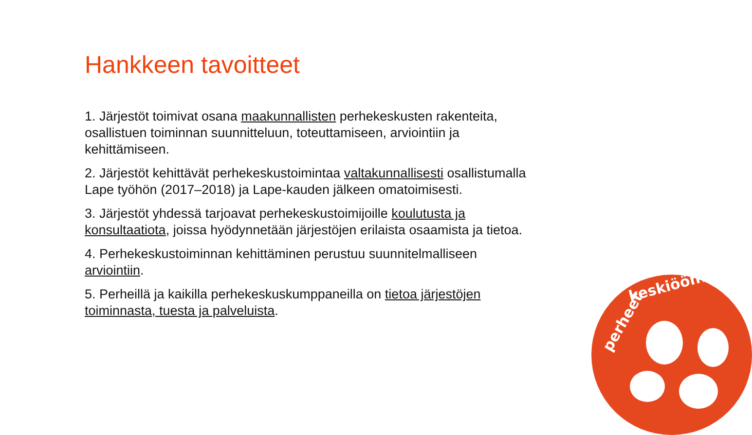Hankkeen tavoitteet
1. Järjestöt toimivat osana maakunnallisten perhekeskusten rakenteita, osallistuen toiminnan suunnitteluun, toteuttamiseen, arviointiin ja kehittämiseen.
2. Järjestöt kehittävät perhekeskustoimintaa valtakunnallisesti osallistumalla Lape työhön (2017–2018) ja Lape-kauden jälkeen omatoimisesti.
3. Järjestöt yhdessä tarjoavat perhekeskustoimijoille koulutusta ja konsultaatiota, joissa hyödynnetään järjestöjen erilaista osaamista ja tietoa.
4. Perhekeskustoiminnan kehittäminen perustuu suunnitelmalliseen arviointiin.
5. Perheillä ja kaikilla perhekeskuskumppaneilla on tietoa järjestöjen toiminnasta, tuesta ja palveluista.
perheet
keskiöön!